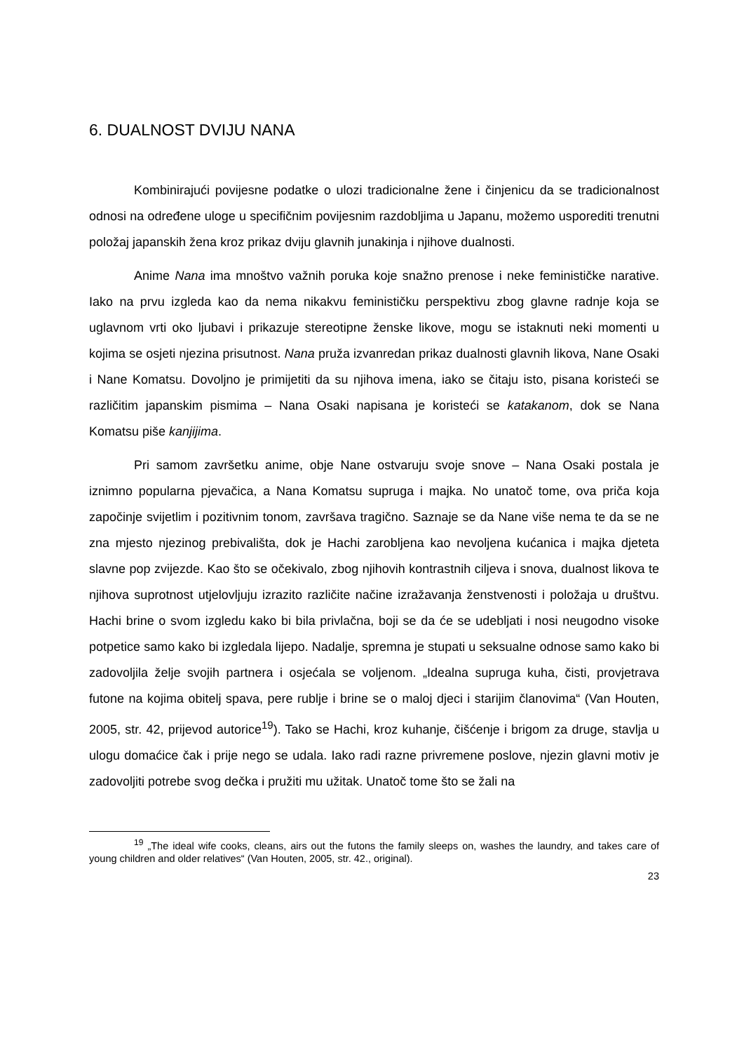6. DUALNOST DVIJU NANA
Kombinirajući povijesne podatke o ulozi tradicionalne žene i činjenicu da se tradicionalnost odnosi na određene uloge u specifičnim povijesnim razdobljima u Japanu, možemo usporediti trenutni položaj japanskih žena kroz prikaz dviju glavnih junakinja i njihove dualnosti.
Anime Nana ima mnoštvo važnih poruka koje snažno prenose i neke feminističke narative. Iako na prvu izgleda kao da nema nikakvu feminističku perspektivu zbog glavne radnje koja se uglavnom vrti oko ljubavi i prikazuje stereotipne ženske likove, mogu se istaknuti neki momenti u kojima se osjeti njezina prisutnost. Nana pruža izvanredan prikaz dualnosti glavnih likova, Nane Osaki i Nane Komatsu. Dovoljno je primijetiti da su njihova imena, iako se čitaju isto, pisana koristeći se različitim japanskim pismima – Nana Osaki napisana je koristeći se katakanom, dok se Nana Komatsu piše kanjijima.
Pri samom završetku anime, obje Nane ostvaruju svoje snove – Nana Osaki postala je iznimno popularna pjevačica, a Nana Komatsu supruga i majka. No unatoč tome, ova priča koja započinje svijetlim i pozitivnim tonom, završava tragično. Saznaje se da Nane više nema te da se ne zna mjesto njezinog prebivališta, dok je Hachi zarobljena kao nevoljena kućanica i majka djeteta slavne pop zvijezde. Kao što se očekivalo, zbog njihovih kontrastnih ciljeva i snova, dualnost likova te njihova suprotnost utjelovljuju izrazito različite načine izražavanja ženstvenosti i položaja u društvu. Hachi brine o svom izgledu kako bi bila privlačna, boji se da će se udebljati i nosi neugodno visoke potpetice samo kako bi izgledala lijepo. Nadalje, spremna je stupati u seksualne odnose samo kako bi zadovoljila želje svojih partnera i osjećala se voljenom. „Idealna supruga kuha, čisti, provjetrava futone na kojima obitelj spava, pere rublje i brine se o maloj djeci i starijim članovima“ (Van Houten, 2005, str. 42, prijevod autorice<sup>19</sup>). Tako se Hachi, kroz kuhanje, čišćenje i brigom za druge, stavlja u ulogu domaćice čak i prije nego se udala. Iako radi razne privremene poslove, njezin glavni motiv je zadovoljiti potrebe svog dečka i pružiti mu užitak. Unatoč tome što se žali na
<sup>19</sup> „The ideal wife cooks, cleans, airs out the futons the family sleeps on, washes the laundry, and takes care of young children and older relatives“ (Van Houten, 2005, str. 42., original).
23